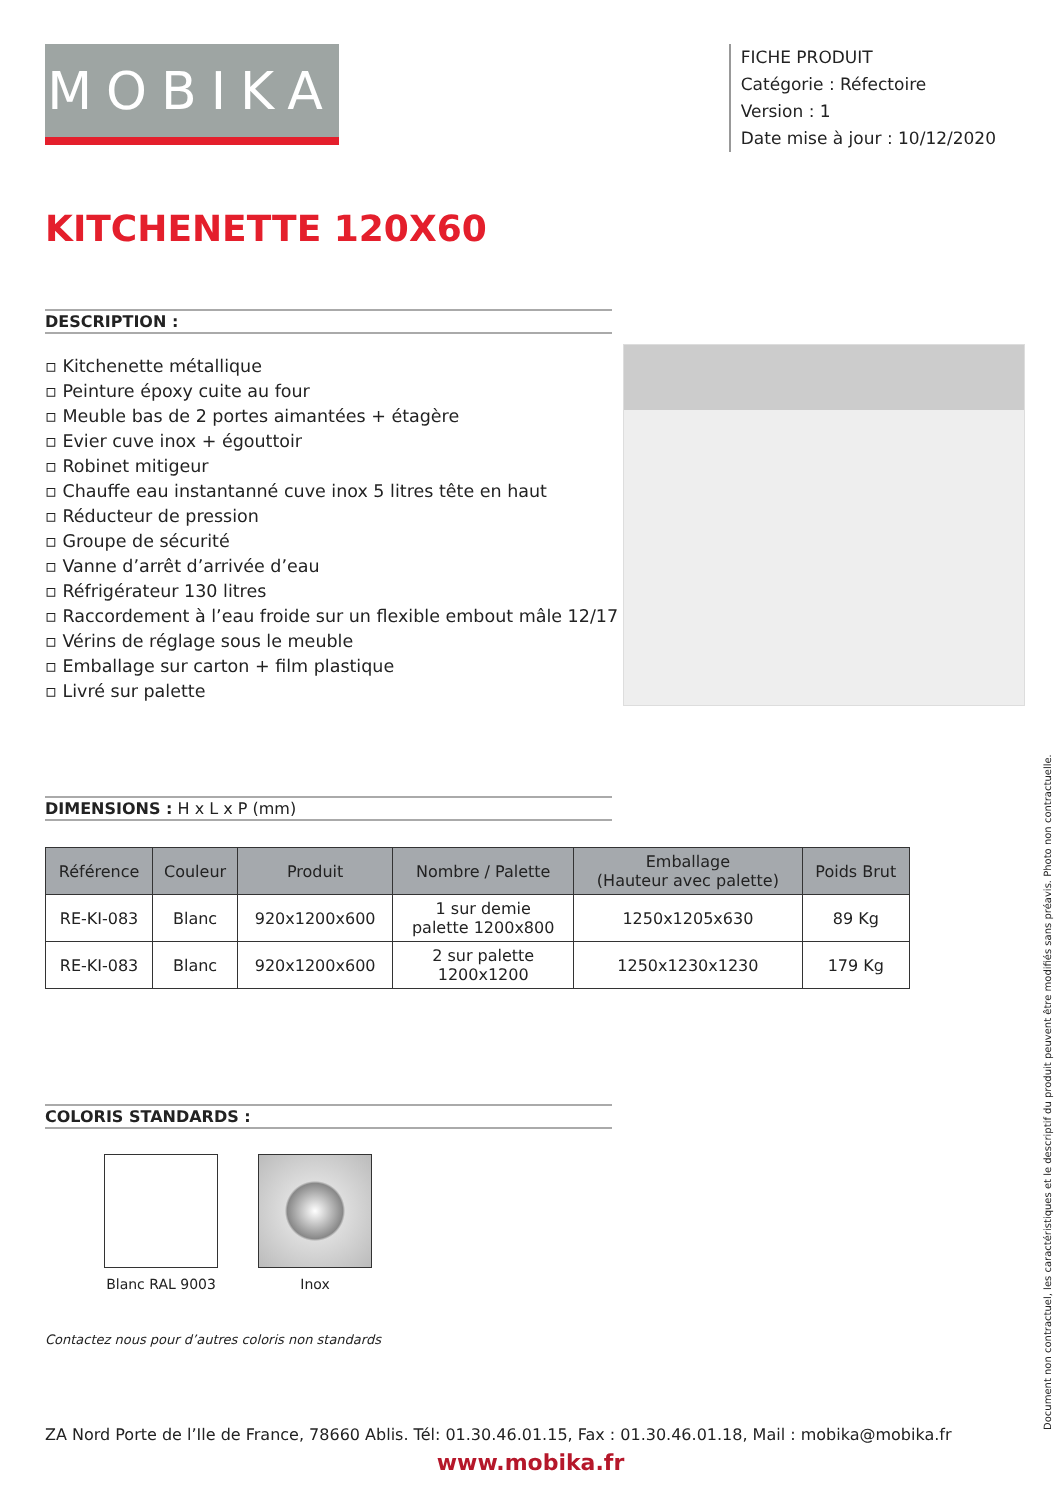MOBIKA
FICHE PRODUIT
Catégorie : Réfectoire
Version : 1
Date mise à jour : 10/12/2020
KITCHENETTE 120X60
DESCRIPTION :
▫ Kitchenette métallique
▫ Peinture époxy cuite au four
▫ Meuble bas de 2 portes aimantées + étagère
▫ Evier cuve inox + égouttoir
▫ Robinet mitigeur
▫ Chauffe eau instantanné cuve inox 5 litres tête en haut
▫ Réducteur de pression
▫ Groupe de sécurité
▫ Vanne d’arrêt d’arrivée d’eau
▫ Réfrigérateur 130 litres
▫ Raccordement à l’eau froide sur un flexible embout mâle 12/17
▫ Vérins de réglage sous le meuble
▫ Emballage sur carton + film plastique
▫ Livré sur palette
DIMENSIONS : H x L x P (mm)
| Référence | Couleur | Produit | Nombre / Palette | Emballage (Hauteur avec palette) | Poids Brut |
| --- | --- | --- | --- | --- | --- |
| RE-KI-083 | Blanc | 920x1200x600 | 1 sur demie palette 1200x800 | 1250x1205x630 | 89 Kg |
| RE-KI-083 | Blanc | 920x1200x600 | 2 sur palette 1200x1200 | 1250x1230x1230 | 179 Kg |
COLORIS STANDARDS :
Blanc RAL 9003 Inox
Contactez nous pour d’autres coloris non standards
Document non contractuel, les caractéristiques et le descriptif du produit peuvent être modifiés sans préavis. Photo non contractuelle.
ZA Nord Porte de l’Ile de France, 78660 Ablis. Tél: 01.30.46.01.15, Fax : 01.30.46.01.18, Mail : mobika@mobika.fr
www.mobika.fr